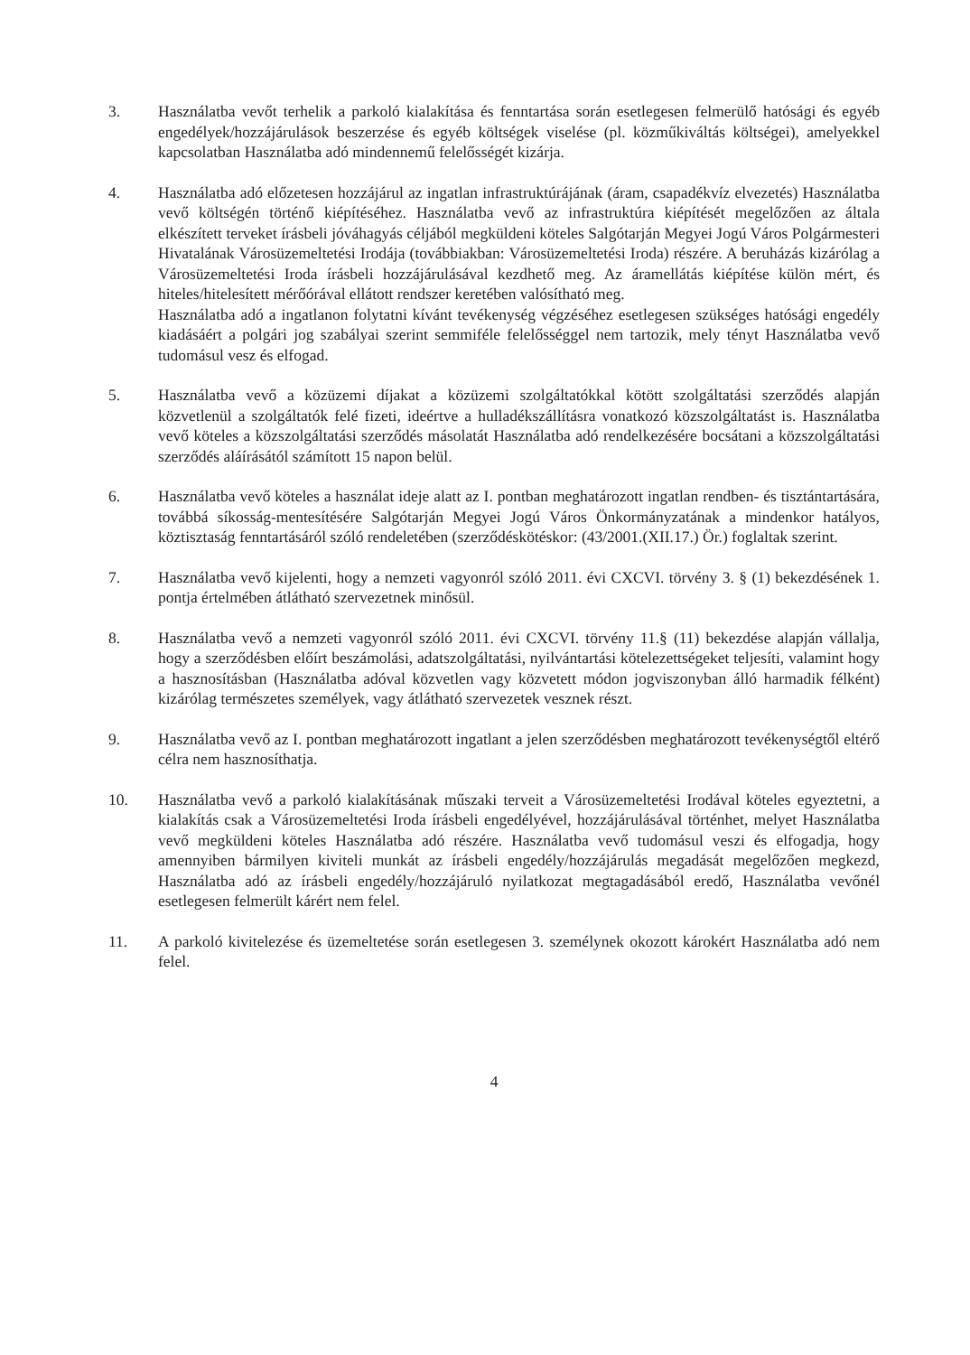3. Használatba vevőt terhelik a parkoló kialakítása és fenntartása során esetlegesen felmerülő hatósági és egyéb engedélyek/hozzájárulások beszerzése és egyéb költségek viselése (pl. közműkiváltás költségei), amelyekkel kapcsolatban Használatba adó mindennemű felelősségét kizárja.
4. Használatba adó előzetesen hozzájárul az ingatlan infrastruktúrájának (áram, csapadékvíz elvezetés) Használatba vevő költségén történő kiépítéséhez. Használatba vevő az infrastruktúra kiépítését megelőzően az általa elkészített terveket írásbeli jóváhagyás céljából megküldeni köteles Salgótarján Megyei Jogú Város Polgármesteri Hivatalának Városüzemeltetési Irodája (továbbiakban: Városüzemeltetési Iroda) részére. A beruházás kizárólag a Városüzemeltetési Iroda írásbeli hozzájárulásával kezdhető meg. Az áramellátás kiépítése külön mért, és hiteles/hitelesített mérőórával ellátott rendszer keretében valósítható meg.
Használatba adó a ingatlanon folytatni kívánt tevékenység végzéséhez esetlegesen szükséges hatósági engedély kiadásáért a polgári jog szabályai szerint semmiféle felelősséggel nem tartozik, mely tényt Használatba vevő tudomásul vesz és elfogad.
5. Használatba vevő a közüzemi díjakat a közüzemi szolgáltatókkal kötött szolgáltatási szerződés alapján közvetlenül a szolgáltatók felé fizeti, ideértve a hulladékszállításra vonatkozó közszolgáltatást is. Használatba vevő köteles a közszolgáltatási szerződés másolatát Használatba adó rendelkezésére bocsátani a közszolgáltatási szerződés aláírásától számított 15 napon belül.
6. Használatba vevő köteles a használat ideje alatt az I. pontban meghatározott ingatlan rendben- és tisztántartására, továbbá síkosság-mentesítésére Salgótarján Megyei Jogú Város Önkormányzatának a mindenkor hatályos, köztisztaság fenntartásáról szóló rendeletében (szerződéskötéskor: (43/2001.(XII.17.) Ör.) foglaltak szerint.
7. Használatba vevő kijelenti, hogy a nemzeti vagyonról szóló 2011. évi CXCVI. törvény 3. § (1) bekezdésének 1. pontja értelmében átlátható szervezetnek minősül.
8. Használatba vevő a nemzeti vagyonról szóló 2011. évi CXCVI. törvény 11.§ (11) bekezdése alapján vállalja, hogy a szerződésben előírt beszámolási, adatszolgáltatási, nyilvántartási kötelezettségeket teljesíti, valamint hogy a hasznosításban (Használatba adóval közvetlen vagy közvetett módon jogviszonyban álló harmadik félként) kizárólag természetes személyek, vagy átlátható szervezetek vesznek részt.
9. Használatba vevő az I. pontban meghatározott ingatlant a jelen szerződésben meghatározott tevékenységtől eltérő célra nem hasznosíthatja.
10. Használatba vevő a parkoló kialakításának műszaki terveit a Városüzemeltetési Irodával köteles egyeztetni, a kialakítás csak a Városüzemeltetési Iroda írásbeli engedélyével, hozzájárulásával történhet, melyet Használatba vevő megküldeni köteles Használatba adó részére. Használatba vevő tudomásul veszi és elfogadja, hogy amennyiben bármilyen kiviteli munkát az írásbeli engedély/hozzájárulás megadását megelőzően megkezd, Használatba adó az írásbeli engedély/hozzájáruló nyilatkozat megtagadásából eredő, Használatba vevőnél esetlegesen felmerült kárért nem felel.
11. A parkoló kivitelezése és üzemeltetése során esetlegesen 3. személynek okozott károkért Használatba adó nem felel.
4